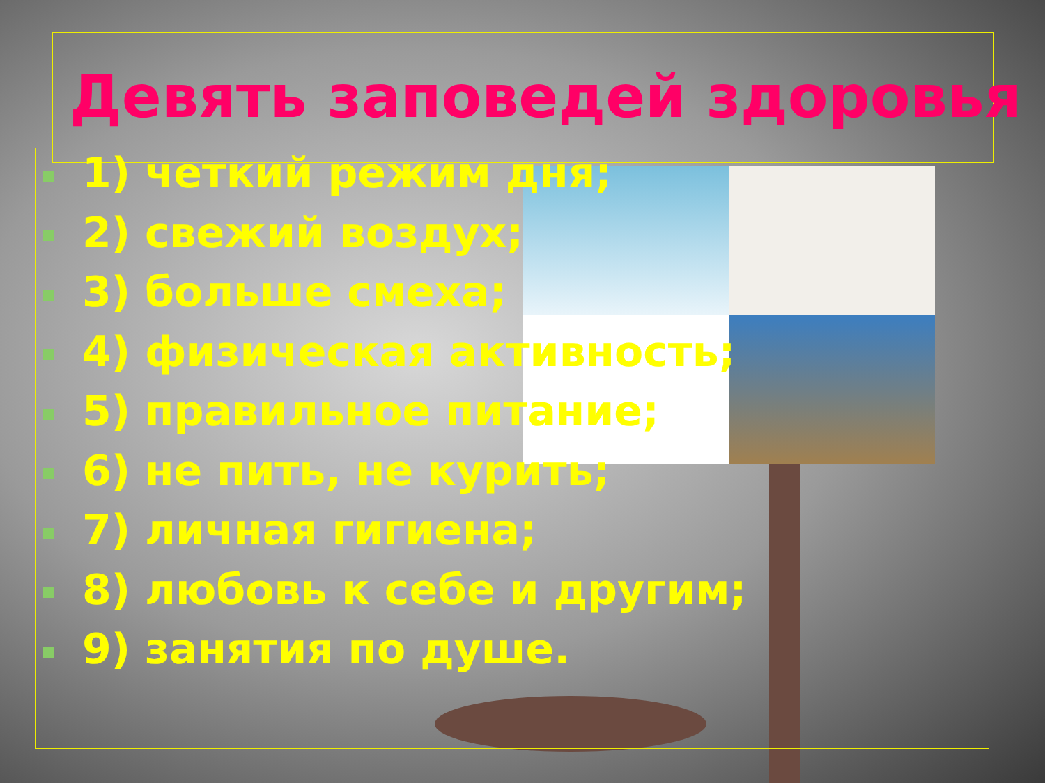Девять заповедей здоровья
1) четкий режим дня;
2) свежий воздух;
3) больше смеха;
4) физическая активность;
5) правильное питание;
6) не пить, не курить;
7) личная гигиена;
8) любовь к себе и другим;
9) занятия по душе.